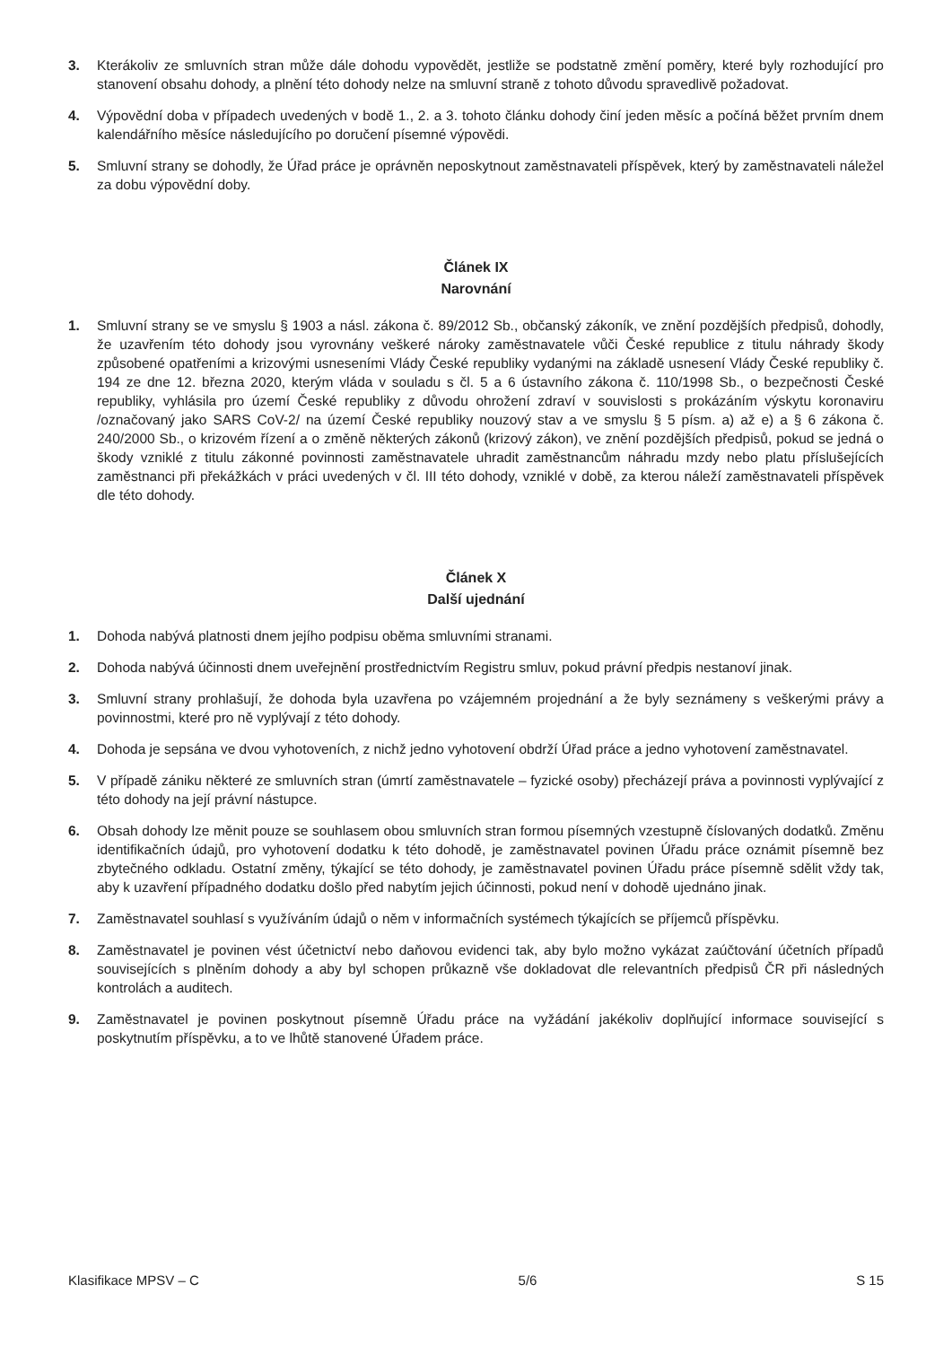3. Kterákoliv ze smluvních stran může dále dohodu vypovědět, jestliže se podstatně změní poměry, které byly rozhodující pro stanovení obsahu dohody, a plnění této dohody nelze na smluvní straně z tohoto důvodu spravedlivě požadovat.
4. Výpovědní doba v případech uvedených v bodě 1., 2. a 3. tohoto článku dohody činí jeden měsíc a počíná běžet prvním dnem kalendářního měsíce následujícího po doručení písemné výpovědi.
5. Smluvní strany se dohodly, že Úřad práce je oprávněn neposkytnout zaměstnavateli příspěvek, který by zaměstnavateli náležel za dobu výpovědní doby.
Článek IX
Narovnání
1. Smluvní strany se ve smyslu § 1903 a násl. zákona č. 89/2012 Sb., občanský zákoník, ve znění pozdějších předpisů, dohodly, že uzavřením této dohody jsou vyrovnány veškeré nároky zaměstnavatele vůči České republice z titulu náhrady škody způsobené opatřeními a krizovými usneseními Vlády České republiky vydanými na základě usnesení Vlády České republiky č. 194 ze dne 12. března 2020, kterým vláda v souladu s čl. 5 a 6 ústavního zákona č. 110/1998 Sb., o bezpečnosti České republiky, vyhlásila pro území České republiky z důvodu ohrožení zdraví v souvislosti s prokázáním výskytu koronaviru /označovaný jako SARS CoV-2/ na území České republiky nouzový stav a ve smyslu § 5 písm. a) až e) a § 6 zákona č. 240/2000 Sb., o krizovém řízení a o změně některých zákonů (krizový zákon), ve znění pozdějších předpisů, pokud se jedná o škody vzniklé z titulu zákonné povinnosti zaměstnavatele uhradit zaměstnancům náhradu mzdy nebo platu příslušejících zaměstnanci při překážkách v práci uvedených v čl. III této dohody, vzniklé v době, za kterou náleží zaměstnavateli příspěvek dle této dohody.
Článek X
Další ujednání
1. Dohoda nabývá platnosti dnem jejího podpisu oběma smluvními stranami.
2. Dohoda nabývá účinnosti dnem uveřejnění prostřednictvím Registru smluv, pokud právní předpis nestanoví jinak.
3. Smluvní strany prohlašují, že dohoda byla uzavřena po vzájemném projednání a že byly seznámeny s veškerými právy a povinnostmi, které pro ně vyplývají z této dohody.
4. Dohoda je sepsána ve dvou vyhotoveních, z nichž jedno vyhotovení obdrží Úřad práce a jedno vyhotovení zaměstnavatel.
5. V případě zániku některé ze smluvních stran (úmrtí zaměstnavatele – fyzické osoby) přecházejí práva a povinnosti vyplývající z této dohody na její právní nástupce.
6. Obsah dohody lze měnit pouze se souhlasem obou smluvních stran formou písemných vzestupně číslovaných dodatků. Změnu identifikačních údajů, pro vyhotovení dodatku k této dohodě, je zaměstnavatel povinen Úřadu práce oznámit písemně bez zbytečného odkladu. Ostatní změny, týkající se této dohody, je zaměstnavatel povinen Úřadu práce písemně sdělit vždy tak, aby k uzavření případného dodatku došlo před nabytím jejich účinnosti, pokud není v dohodě ujednáno jinak.
7. Zaměstnavatel souhlasí s využíváním údajů o něm v informačních systémech týkajících se příjemců příspěvku.
8. Zaměstnavatel je povinen vést účetnictví nebo daňovou evidenci tak, aby bylo možno vykázat zaúčtování účetních případů souvisejících s plněním dohody a aby byl schopen průkazně vše dokladovat dle relevantních předpisů ČR při následných kontrolách a auditech.
9. Zaměstnavatel je povinen poskytnout písemně Úřadu práce na vyžádání jakékoliv doplňující informace související s poskytnutím příspěvku, a to ve lhůtě stanovené Úřadem práce.
Klasifikace MPSV – C 5/6 S 15